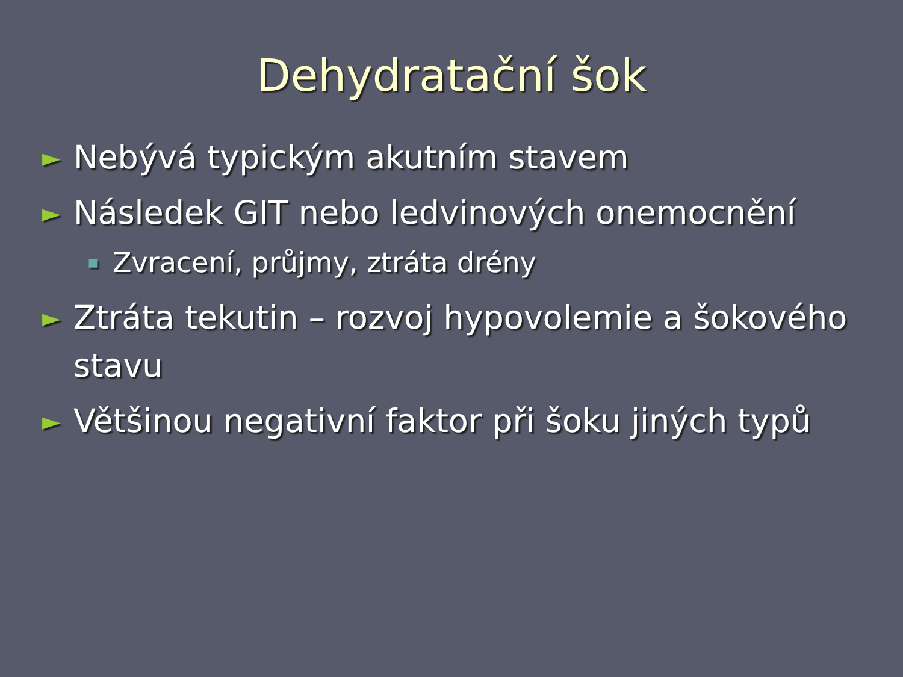Dehydratační šok
► Nebývá typickým akutním stavem
► Následek GIT nebo ledvinových onemocnění
▪ Zvracení, průjmy, ztráta drény
► Ztráta tekutin – rozvoj hypovolemie a šokového stavu
► Většinou negativní faktor při šoku jiných typů